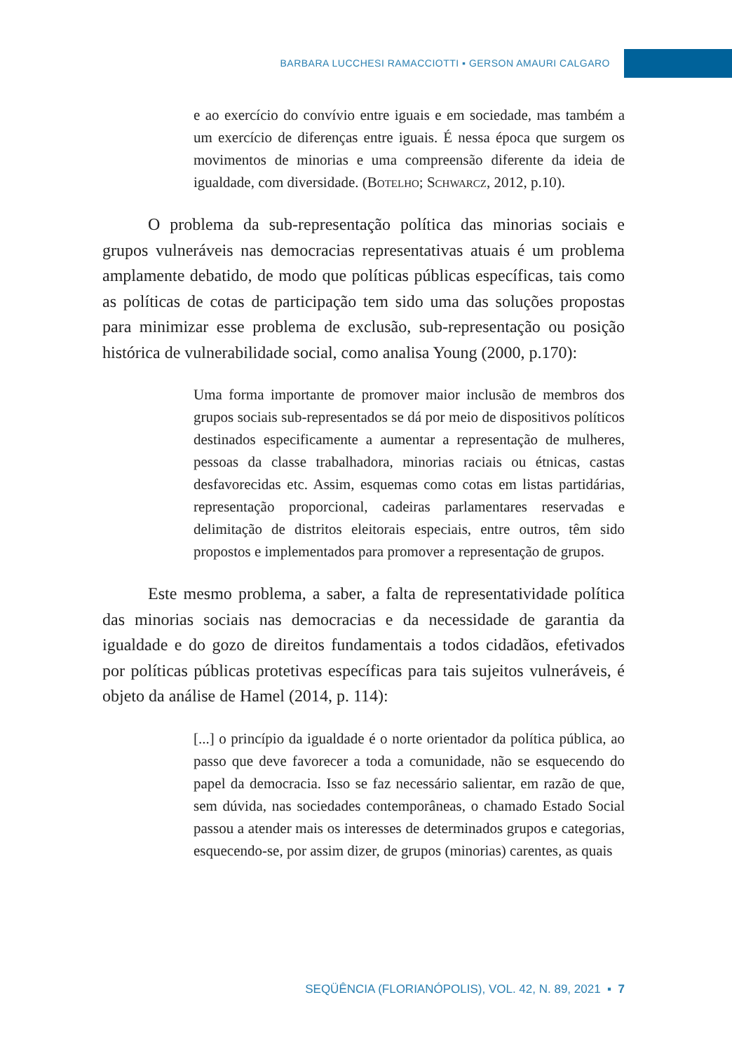BARBARA LUCCHESI RAMACCIOTTI ▪ GERSON AMAURI CALGARO
e ao exercício do convívio entre iguais e em sociedade, mas também a um exercício de diferenças entre iguais. É nessa época que surgem os movimentos de minorias e uma compreensão diferente da ideia de igualdade, com diversidade. (Botelho; Schwarcz, 2012, p.10).
O problema da sub-representação política das minorias sociais e grupos vulneráveis nas democracias representativas atuais é um problema amplamente debatido, de modo que políticas públicas específicas, tais como as políticas de cotas de participação tem sido uma das soluções propostas para minimizar esse problema de exclusão, sub-representação ou posição histórica de vulnerabilidade social, como analisa Young (2000, p.170):
Uma forma importante de promover maior inclusão de membros dos grupos sociais sub-representados se dá por meio de dispositivos políticos destinados especificamente a aumentar a representação de mulheres, pessoas da classe trabalhadora, minorias raciais ou étnicas, castas desfavorecidas etc. Assim, esquemas como cotas em listas partidárias, representação proporcional, cadeiras parlamentares reservadas e delimitação de distritos eleitorais especiais, entre outros, têm sido propostos e implementados para promover a representação de grupos.
Este mesmo problema, a saber, a falta de representatividade política das minorias sociais nas democracias e da necessidade de garantia da igualdade e do gozo de direitos fundamentais a todos cidadãos, efetivados por políticas públicas protetivas específicas para tais sujeitos vulneráveis, é objeto da análise de Hamel (2014, p. 114):
[...] o princípio da igualdade é o norte orientador da política pública, ao passo que deve favorecer a toda a comunidade, não se esquecendo do papel da democracia. Isso se faz necessário salientar, em razão de que, sem dúvida, nas sociedades contemporâneas, o chamado Estado Social passou a atender mais os interesses de determinados grupos e categorias, esquecendo-se, por assim dizer, de grupos (minorias) carentes, as quais
SEQÜÊNCIA (FLORIANÓPOLIS), VOL. 42, N. 89, 2021 ▪ 7